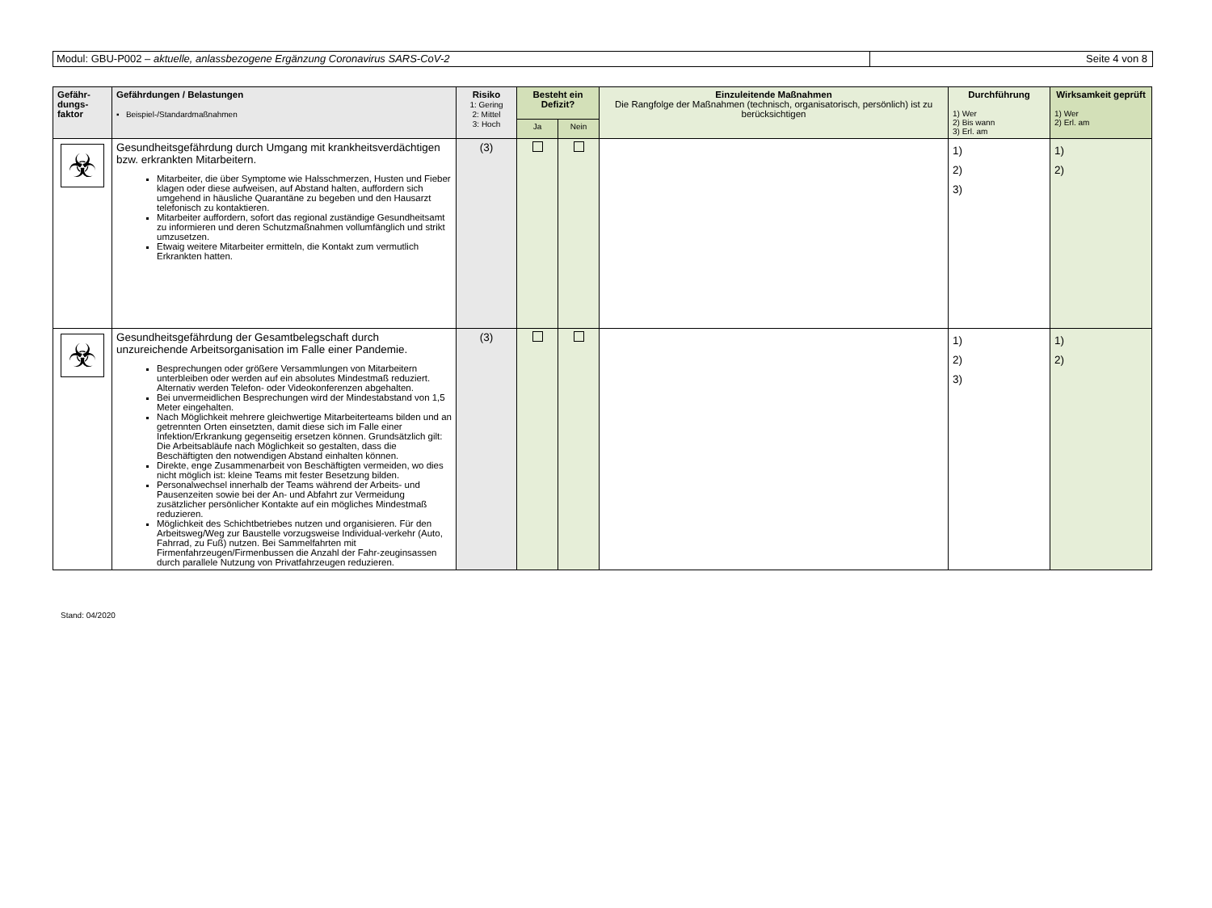Modul: GBU-P002 – aktuelle, anlassbezogene Ergänzung Coronavirus SARS-CoV-2
Seite 4 von 8
| Gefähr- dungs- faktor | Gefährdungen / Belastungen ▪ Beispiel-/Standardmaßnahmen | Risiko 1: Gering 2: Mittel 3: Hoch | Besteht ein Defizit? | | Einzuleitende Maßnahmen Die Rangfolge der Maßnahmen (technisch, organisatorisch, persönlich) ist zu berücksichtigen | Durchführung 1) Wer 2) Bis wann 3) Erl. am | Wirksamkeit geprüft 1) Wer 2) Erl. am |
| --- | --- | --- | --- | --- | --- | --- | --- |
| | | | Ja | Nein | | | |
| ☣ | Gesundheitsgefährdung durch Umgang mit krankheitsverdächtigen bzw. erkrankten Mitarbeitern. Mitarbeiter, die über Symptome wie Halsschmerzen, Husten und Fieber klagen oder diese aufweisen, auf Abstand halten, auffordern sich umgehend in häusliche Quarantäne zu begeben und den Hausarzt telefonisch zu kontaktieren. Mitarbeiter auffordern, sofort das regional zuständige Gesundheitsamt zu informieren und deren Schutzmaßnahmen vollumfänglich und strikt umzusetzen. Etwaig weitere Mitarbeiter ermitteln, die Kontakt zum vermutlich Erkrankten hatten. | (3) | | | | 1) 2) 3) | 1) 2) |
| ☣ | Gesundheitsgefährdung der Gesamtbelegschaft durch unzureichende Arbeitsorganisation im Falle einer Pandemie. Besprechungen oder größere Versammlungen von Mitarbeitern unterbleiben oder werden auf ein absolutes Mindestmaß reduziert. Alternativ werden Telefon- oder Videokonferenzen abgehalten. Bei unvermeidlichen Besprechungen wird der Mindestabstand von 1,5 Meter eingehalten. Nach Möglichkeit mehrere gleichwertige Mitarbeiterteams bilden und an getrennten Orten einsetzten, damit diese sich im Falle einer Infektion/Erkrankung gegenseitig ersetzen können. Grundsätzlich gilt: Die Arbeitsabläufe nach Möglichkeit so gestalten, dass die Beschäftigten den notwendigen Abstand einhalten können. Direkte, enge Zusammenarbeit von Beschäftigten vermeiden, wo dies nicht möglich ist: kleine Teams mit fester Besetzung bilden. Personalwechsel innerhalb der Teams während der Arbeits- und Pausenzeiten sowie bei der An- und Abfahrt zur Vermeidung zusätzlicher persönlicher Kontakte auf ein mögliches Mindestmaß reduzieren. Möglichkeit des Schichtbetriebes nutzen und organisieren. Für den Arbeitsweg/Weg zur Baustelle vorzugsweise Individual-verkehr (Auto, Fahrrad, zu Fuß) nutzen. Bei Sammelfahrten mit Firmenfahrzeugen/Firmenbussen die Anzahl der Fahr-zeuginsassen durch parallele Nutzung von Privatfahrzeugen reduzieren. | (3) | | | | 1) 2) 3) | 1) 2) |
Stand: 04/2020